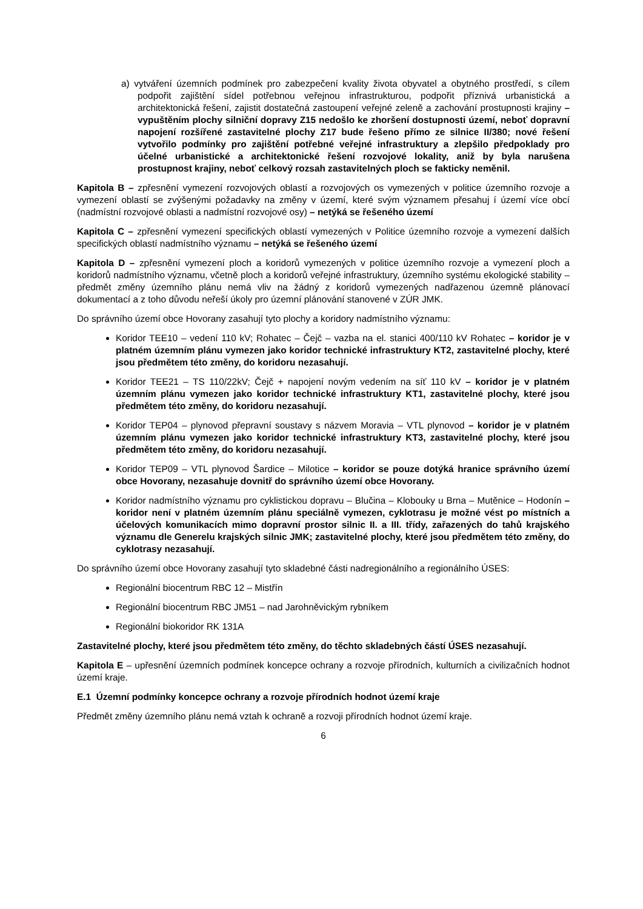a) vytváření územních podmínek pro zabezpečení kvality života obyvatel a obytného prostředí, s cílem podpořit zajištění sídel potřebnou veřejnou infrastrukturou, podpořit příznivá urbanistická a architektonická řešení, zajistit dostatečná zastoupení veřejné zeleně a zachování prostupnosti krajiny – vypuštěním plochy silniční dopravy Z15 nedošlo ke zhoršení dostupnosti území, neboť dopravní napojení rozšířené zastavitelné plochy Z17 bude řešeno přímo ze silnice II/380; nové řešení vytvořilo podmínky pro zajištění potřebné veřejné infrastruktury a zlepšilo předpoklady pro účelné urbanistické a architektonické řešení rozvojové lokality, aniž by byla narušena prostupnost krajiny, neboť celkový rozsah zastavitelných ploch se fakticky neměnil.
Kapitola B – zpřesnění vymezení rozvojových oblastí a rozvojových os vymezených v politice územního rozvoje a vymezení oblastí se zvýšenými požadavky na změny v území, které svým významem přesahuj í území více obcí (nadmístní rozvojové oblasti a nadmístní rozvojové osy) – netýká se řešeného území
Kapitola C – zpřesnění vymezení specifických oblastí vymezených v Politice územního rozvoje a vymezení dalších specifických oblastí nadmístního významu – netýká se řešeného území
Kapitola D – zpřesnění vymezení ploch a koridorů vymezených v politice územního rozvoje a vymezení ploch a koridorů nadmístního významu, včetně ploch a koridorů veřejné infrastruktury, územního systému ekologické stability – předmět změny územního plánu nemá vliv na žádný z koridorů vymezených nadřazenou územně plánovací dokumentací a z toho důvodu neřeší úkoly pro územní plánování stanovené v ZÚR JMK.
Do správního území obce Hovorany zasahují tyto plochy a koridory nadmístního významu:
Koridor TEE10 – vedení 110 kV; Rohatec – Čejč – vazba na el. stanici 400/110 kV Rohatec – koridor je v platném územním plánu vymezen jako koridor technické infrastruktury KT2, zastavitelné plochy, které jsou předmětem této změny, do koridoru nezasahují.
Koridor TEE21 – TS 110/22kV; Čejč + napojení novým vedením na síť 110 kV – koridor je v platném územním plánu vymezen jako koridor technické infrastruktury KT1, zastavitelné plochy, které jsou předmětem této změny, do koridoru nezasahují.
Koridor TEP04 – plynovod přepravní soustavy s názvem Moravia – VTL plynovod – koridor je v platném územním plánu vymezen jako koridor technické infrastruktury KT3, zastavitelné plochy, které jsou předmětem této změny, do koridoru nezasahují.
Koridor TEP09 – VTL plynovod Šardice – Milotice – koridor se pouze dotýká hranice správního území obce Hovorany, nezasahuje dovnitř do správního území obce Hovorany.
Koridor nadmístního významu pro cyklistickou dopravu – Blučina – Klobouky u Brna – Mutěnice – Hodonín – koridor není v platném územním plánu speciálně vymezen, cyklotrasu je možné vést po místních a účelových komunikacích mimo dopravní prostor silnic II. a III. třídy, zařazených do tahů krajského významu dle Generelu krajských silnic JMK; zastavitelné plochy, které jsou předmětem této změny, do cyklotrasy nezasahují.
Do správního území obce Hovorany zasahují tyto skladebné části nadregionálního a regionálního ÚSES:
Regionální biocentrum RBC 12 – Mistřín
Regionální biocentrum RBC JM51 – nad Jarohněvickým rybníkem
Regionální biokoridor RK 131A
Zastavitelné plochy, které jsou předmětem této změny, do těchto skladebných částí ÚSES nezasahují.
Kapitola E – upřesnění územních podmínek koncepce ochrany a rozvoje přírodních, kulturních a civilizačních hodnot území kraje.
E.1 Územní podmínky koncepce ochrany a rozvoje přírodních hodnot území kraje
Předmět změny územního plánu nemá vztah k ochraně a rozvoji přírodních hodnot území kraje.
6